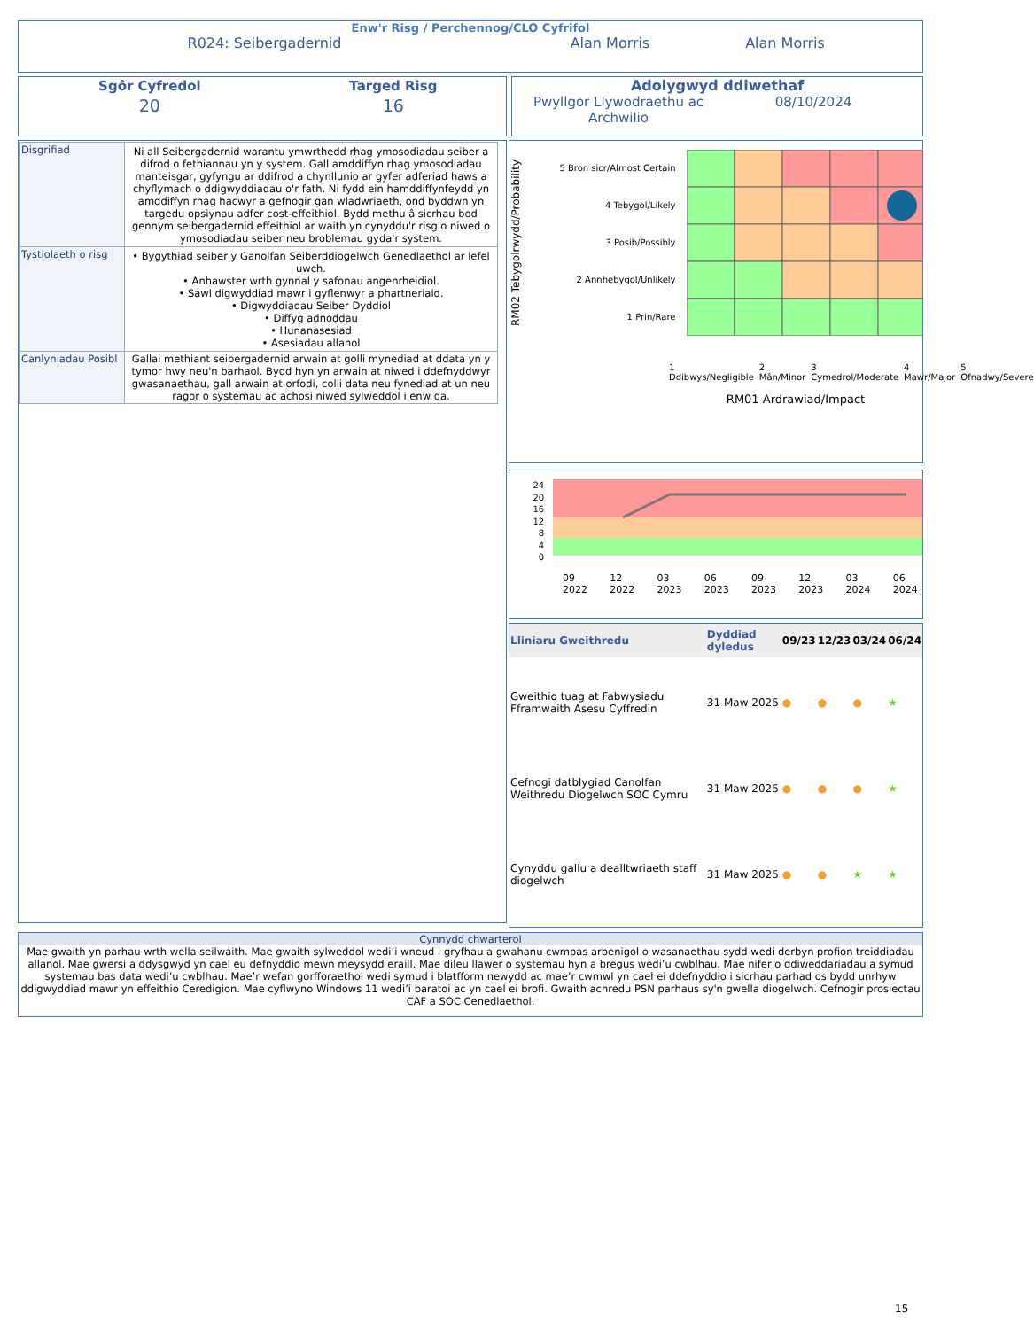Enw'r Risg / Perchennog/CLO Cyfrifol
R024: Seibergadernid Alan Morris Alan Morris
| Sgôr Cyfredol | Targed Risg |
| --- | --- |
| 20 | 16 |
Adolygwyd ddiwethaf
Pwyllgor Llywodraethu ac Archwilio 08/10/2024
| Disgrifiad | Ni all Seibergadernid warantu ymwrthedd rhag ymosodiadau seiber a difrod o fethiannau yn y system. Gall amddiffyn rhag ymosodiadau manteisgar, gyfyngu ar ddifrod a chynllunio ar gyfer adferiad haws a chyflymach o ddigwyddiadau o'r fath. Ni fydd ein hamddiffynfeydd yn amddiffyn rhag hacwyr a gefnogir gan wladwriaeth, ond byddwn yn targedu opsiynau adfer cost-effeithiol. Bydd methu â sicrhau bod gennym seibergadernid effeithiol ar waith yn cynyddu'r risg o niwed o ymosodiadau seiber neu broblemau gyda'r system. |
| Tystiolaeth o risg | • Bygythiad seiber y Ganolfan Seiberddiogelwch Genedlaethol ar lefel uwch. • Anhawster wrth gynnal y safonau angenrheidiol. • Sawl digwyddiad mawr i gyflenwyr a phartneriaid. • Digwyddiadau Seiber Dyddiol • Diffyg adnoddau • Hunanasesiad • Asesiadau allanol |
| Canlyniadau Posibl | Gallai methiant seibergadernid arwain at golli mynediad at ddata yn y tymor hwy neu'n barhaol. Bydd hyn yn arwain at niwed i ddefnyddwyr gwasanaethau, gall arwain at orfodi, colli data neu fynediad at un neu ragor o systemau ac achosi niwed sylweddol i enw da. |
RM02 Tebygolrwydd/Probability
5 Bron sicr/Almost Certain
4 Tebygol/Likely
3 Posib/Possibly
2 Annhebygol/Unlikely
1 Prin/Rare
1 Ddibwys/Negligible 2 Mân/Minor 3 Cymedrol/Moderate 4 Mawr/Major 5 Ofnadwy/Severe
RM01 Ardrawiad/Impact
24
20
16
12
8
4
0
09 2022 12 2022 03 2023 06 2023 09 2023 12 2023 03 2024 06 2024
| Lliniaru Gweithredu | Dyddiad dyledus | 09/23 | 12/23 | 03/24 | 06/24 |
| --- | --- | --- | --- | --- | --- |
| Gweithio tuag at Fabwysiadu Fframwaith Asesu Cyffredin | 31 Maw 2025 | ● | ● | ● | ★ |
| Cefnogi datblygiad Canolfan Weithredu Diogelwch SOC Cymru | 31 Maw 2025 | ● | ● | ● | ★ |
| Cynyddu gallu a dealltwriaeth staff diogelwch | 31 Maw 2025 | ● | ● | ★ | ★ |
Cynnydd chwarterol
Mae gwaith yn parhau wrth wella seilwaith. Mae gwaith sylweddol wedi’i wneud i gryfhau a gwahanu cwmpas arbenigol o wasanaethau sydd wedi derbyn profion treiddiadau allanol. Mae gwersi a ddysgwyd yn cael eu defnyddio mewn meysydd eraill. Mae dileu llawer o systemau hyn a bregus wedi’u cwblhau. Mae nifer o ddiweddariadau a symud systemau bas data wedi’u cwblhau. Mae’r wefan gorfforaethol wedi symud i blatfform newydd ac mae’r cwmwl yn cael ei ddefnyddio i sicrhau parhad os bydd unrhyw ddigwyddiad mawr yn effeithio Ceredigion. Mae cyflwyno Windows 11 wedi’i baratoi ac yn cael ei brofi. Gwaith achredu PSN parhaus sy'n gwella diogelwch. Cefnogir prosiectau CAF a SOC Cenedlaethol.
15